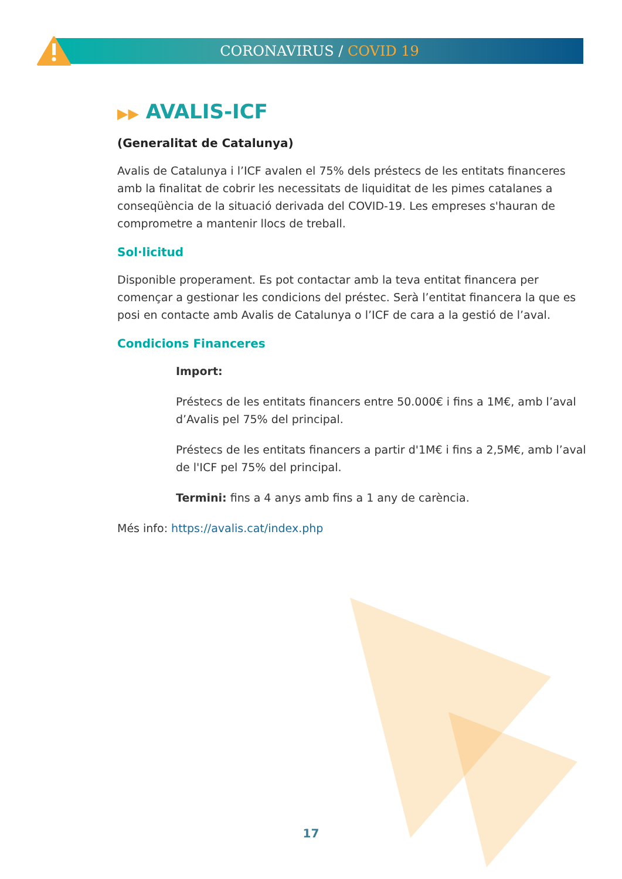CORONAVIRUS / COVID 19
▶▶ AVALIS-ICF
(Generalitat de Catalunya)
Avalis de Catalunya i l’ICF avalen el 75% dels préstecs de les entitats financeres amb la finalitat de cobrir les necessitats de liquiditat de les pimes catalanes a conseqüència de la situació derivada del COVID-19. Les empreses s'hauran de comprometre a mantenir llocs de treball.
Sol·licitud
Disponible properament. Es pot contactar amb la teva entitat financera per començar a gestionar les condicions del préstec. Serà l’entitat financera la que es posi en contacte amb Avalis de Catalunya o l’ICF de cara a la gestió de l’aval.
Condicions Financeres
Import:
Préstecs de les entitats financers entre 50.000€ i fins a 1M€, amb l’aval d’Avalis pel 75% del principal.
Préstecs de les entitats financers a partir d'1M€ i fins a 2,5M€, amb l’aval de l'ICF pel 75% del principal.
Termini: fins a 4 anys amb fins a 1 any de carència.
Més info: https://avalis.cat/index.php
17